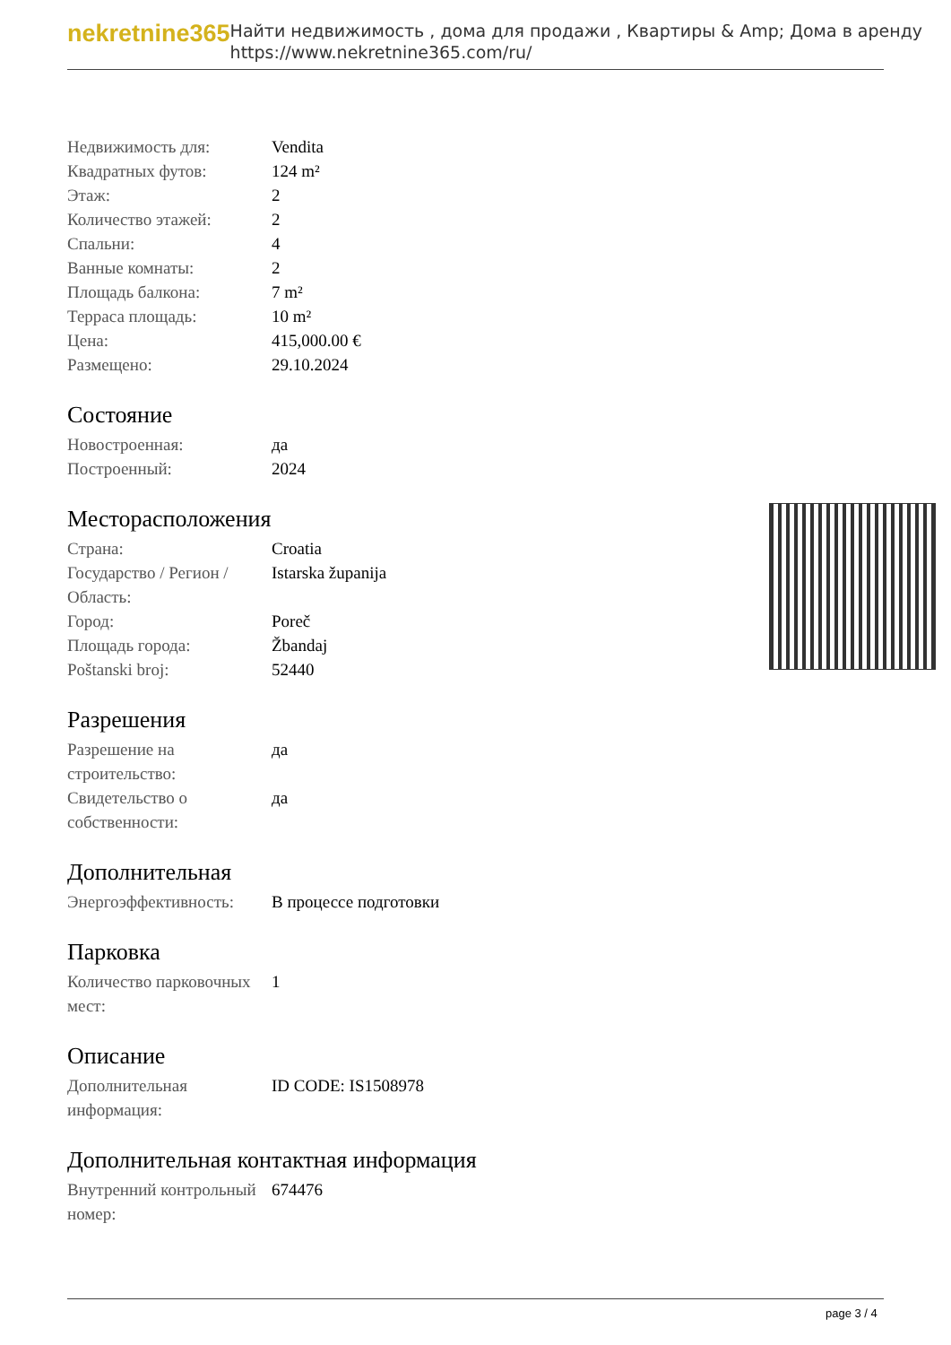nekretnine365
Найти недвижимость , дома для продажи , Квартиры & Amp; Дома в аренду
https://www.nekretnine365.com/ru/
| Недвижимость для: | Vendita |
| Квадратных футов: | 124 m² |
| Этаж: | 2 |
| Количество этажей: | 2 |
| Спальни: | 4 |
| Ванные комнаты: | 2 |
| Площадь балкона: | 7 m² |
| Терраса площадь: | 10 m² |
| Цена: | 415,000.00 € |
| Размещено: | 29.10.2024 |
Состояние
| Новостроенная: | да |
| Построенный: | 2024 |
Месторасположения
| Страна: | Croatia |
| Государство / Регион / Область: | Istarska županija |
| Город: | Poreč |
| Площадь города: | Žbandaj |
| Poštanski broj: | 52440 |
Разрешения
| Разрешение на строительство: | да |
| Свидетельство о собственности: | да |
Дополнительная
| Энергоэффективность: | В процессе подготовки |
Парковка
| Количество парковочных мест: | 1 |
Описание
| Дополнительная информация: | ID CODE: IS1508978 |
Дополнительная контактная информация
| Внутренний контрольный номер: | 674476 |
page 3 / 4